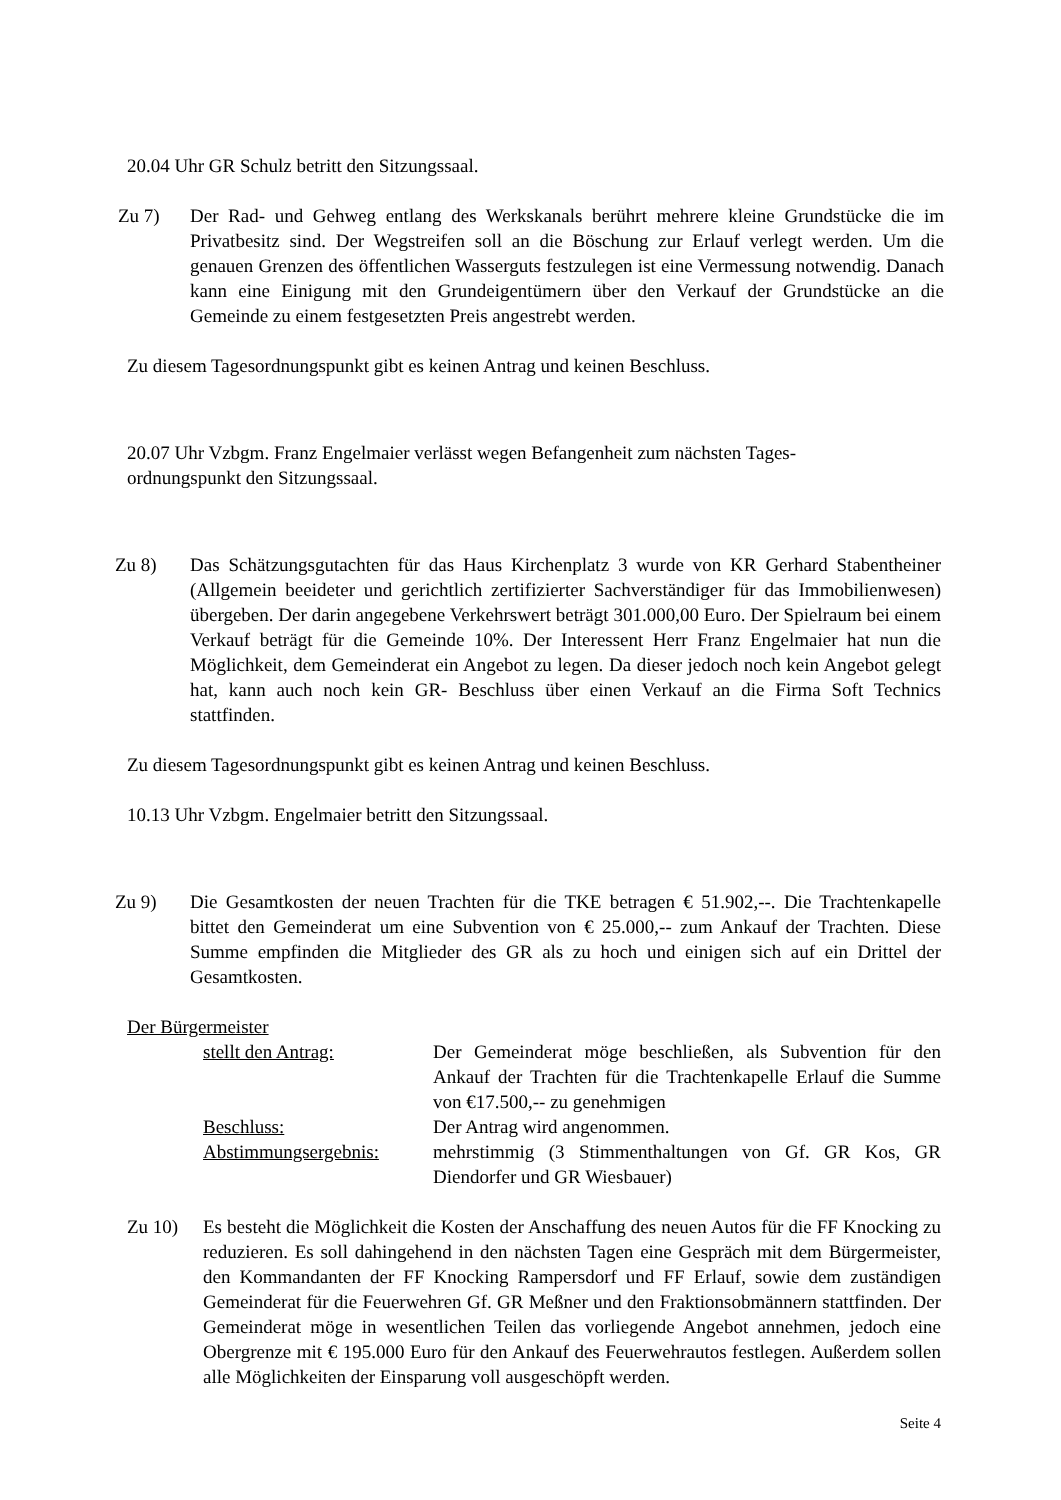20.04 Uhr GR Schulz betritt den Sitzungssaal.
Zu 7) Der Rad- und Gehweg entlang des Werkskanals berührt mehrere kleine Grundstücke die im Privatbesitz sind. Der Wegstreifen soll an die Böschung zur Erlauf verlegt werden. Um die genauen Grenzen des öffentlichen Wasserguts festzulegen ist eine Vermessung notwendig. Danach kann eine Einigung mit den Grundeigentümern über den Verkauf der Grundstücke an die Gemeinde zu einem festgesetzten Preis angestrebt werden.
Zu diesem Tagesordnungspunkt gibt es keinen Antrag und keinen Beschluss.
20.07 Uhr Vzbgm. Franz Engelmaier verlässt wegen Befangenheit zum nächsten Tages-
ordnungspunkt den Sitzungssaal.
Zu 8) Das Schätzungsgutachten für das Haus Kirchenplatz 3 wurde von KR Gerhard Stabentheiner (Allgemein beeideter und gerichtlich zertifizierter Sachverständiger für das Immobilienwesen) übergeben. Der darin angegebene Verkehrswert beträgt 301.000,00 Euro. Der Spielraum bei einem Verkauf beträgt für die Gemeinde 10%. Der Interessent Herr Franz Engelmaier hat nun die Möglichkeit, dem Gemeinderat ein Angebot zu legen. Da dieser jedoch noch kein Angebot gelegt hat, kann auch noch kein GR- Beschluss über einen Verkauf an die Firma Soft Technics stattfinden.
Zu diesem Tagesordnungspunkt gibt es keinen Antrag und keinen Beschluss.
10.13 Uhr Vzbgm. Engelmaier betritt den Sitzungssaal.
Zu 9) Die Gesamtkosten der neuen Trachten für die TKE betragen € 51.902,--. Die Trachtenkapelle bittet den Gemeinderat um eine Subvention von € 25.000,-- zum Ankauf der Trachten. Diese Summe empfinden die Mitglieder des GR als zu hoch und einigen sich auf ein Drittel der Gesamtkosten.
Der Bürgermeister
stellt den Antrag:
Der Gemeinderat möge beschließen, als Subvention für den Ankauf der Trachten für die Trachtenkapelle Erlauf die Summe von €17.500,-- zu genehmigen
Beschluss:
Der Antrag wird angenommen.
Abstimmungsergebnis:
mehrstimmig (3 Stimmenthaltungen von Gf. GR Kos, GR Diendorfer und GR Wiesbauer)
Zu 10) Es besteht die Möglichkeit die Kosten der Anschaffung des neuen Autos für die FF Knocking zu reduzieren. Es soll dahingehend in den nächsten Tagen eine Gespräch mit dem Bürgermeister, den Kommandanten der FF Knocking Rampersdorf und FF Erlauf, sowie dem zuständigen Gemeinderat für die Feuerwehren Gf. GR Meßner und den Fraktionsobmännern stattfinden. Der Gemeinderat möge in wesentlichen Teilen das vorliegende Angebot annehmen, jedoch eine Obergrenze mit € 195.000 Euro für den Ankauf des Feuerwehrautos festlegen. Außerdem sollen alle Möglichkeiten der Einsparung voll ausgeschöpft werden.
Seite 4